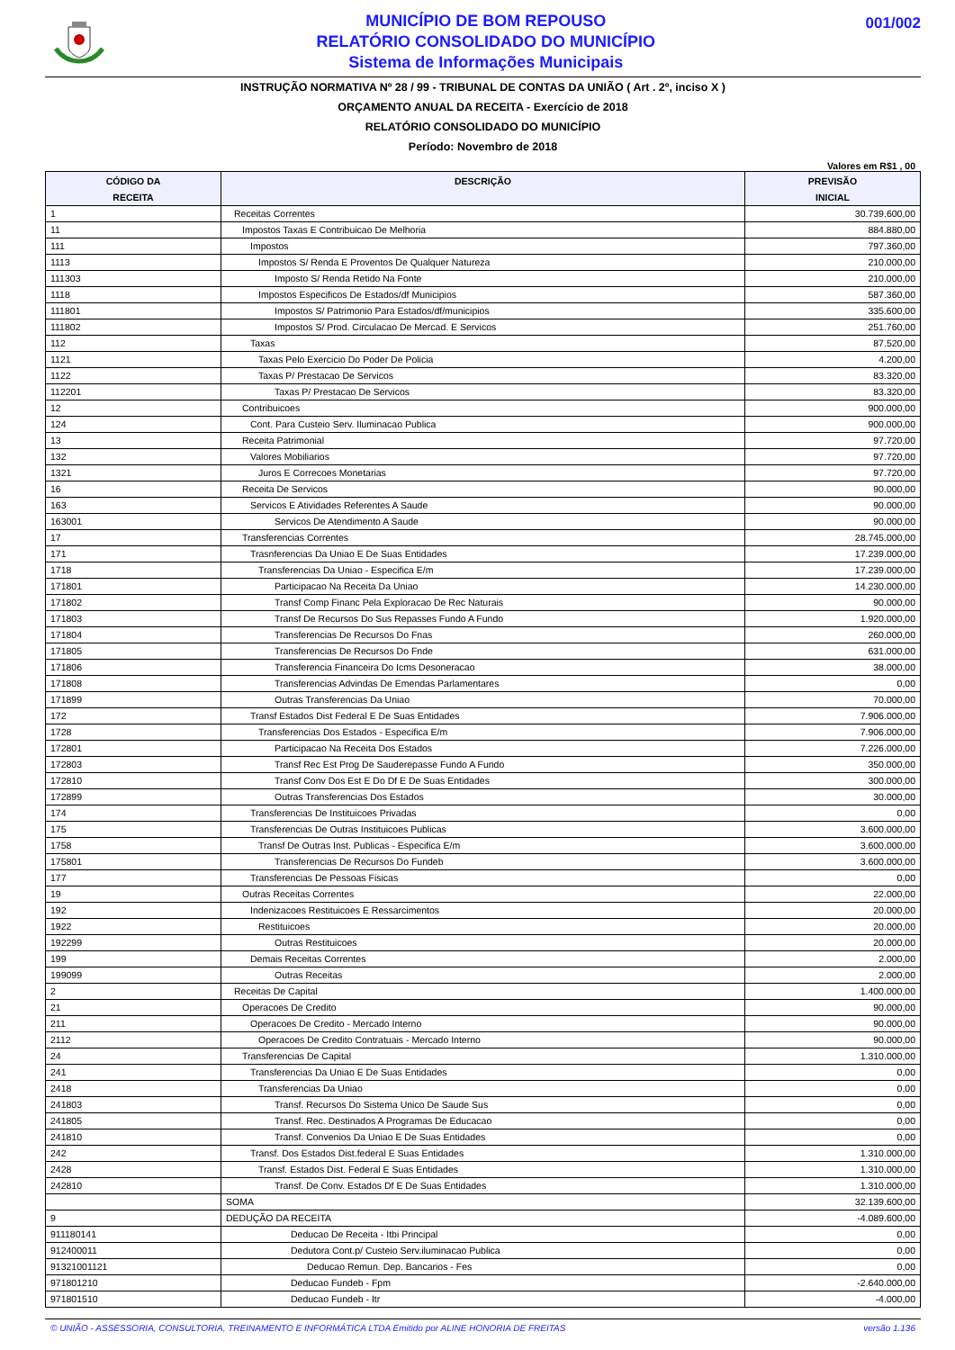MUNICÍPIO DE BOM REPOUSO
RELATÓRIO CONSOLIDADO DO MUNICÍPIO
Sistema de Informações Municipais
001/002
INSTRUÇÃO NORMATIVA Nº 28 / 99 - TRIBUNAL DE CONTAS DA UNIÃO ( Art . 2º, inciso X )
ORÇAMENTO ANUAL DA RECEITA - Exercício de 2018
RELATÓRIO CONSOLIDADO DO MUNICÍPIO
Período: Novembro de 2018
Valores em R$1 , 00
| CÓDIGO DA RECEITA | DESCRIÇÃO | PREVISÃO INICIAL |
| --- | --- | --- |
| 1 | Receitas Correntes | 30.739.600,00 |
| 11 | Impostos Taxas E Contribuicao De Melhoria | 884.880,00 |
| 111 | Impostos | 797.360,00 |
| 1113 | Impostos S/ Renda E Proventos De Qualquer Natureza | 210.000,00 |
| 111303 | Imposto S/ Renda Retido Na Fonte | 210.000,00 |
| 1118 | Impostos Especificos De Estados/df Municipios | 587.360,00 |
| 111801 | Impostos S/ Patrimonio Para Estados/df/municipios | 335.600,00 |
| 111802 | Impostos S/ Prod. Circulacao De Mercad. E Servicos | 251.760,00 |
| 112 | Taxas | 87.520,00 |
| 1121 | Taxas Pelo Exercicio Do Poder De Policia | 4.200,00 |
| 1122 | Taxas P/ Prestacao De Servicos | 83.320,00 |
| 112201 | Taxas P/ Prestacao De Servicos | 83.320,00 |
| 12 | Contribuicoes | 900.000,00 |
| 124 | Cont. Para Custeio Serv. Iluminacao Publica | 900.000,00 |
| 13 | Receita Patrimonial | 97.720,00 |
| 132 | Valores Mobiliarios | 97.720,00 |
| 1321 | Juros E Correcoes Monetarias | 97.720,00 |
| 16 | Receita De Servicos | 90.000,00 |
| 163 | Servicos E Atividades Referentes A Saude | 90.000,00 |
| 163001 | Servicos De Atendimento A Saude | 90.000,00 |
| 17 | Transferencias Correntes | 28.745.000,00 |
| 171 | Trasnferencias Da Uniao E De Suas Entidades | 17.239.000,00 |
| 1718 | Transferencias Da Uniao - Especifica E/m | 17.239.000,00 |
| 171801 | Participacao Na Receita Da Uniao | 14.230.000,00 |
| 171802 | Transf Comp Financ Pela Exploracao De Rec Naturais | 90.000,00 |
| 171803 | Transf De Recursos Do Sus Repasses Fundo A Fundo | 1.920.000,00 |
| 171804 | Transferencias De Recursos Do Fnas | 260.000,00 |
| 171805 | Transferencias De Recursos Do Fnde | 631.000,00 |
| 171806 | Transferencia Financeira Do Icms Desoneracao | 38.000,00 |
| 171808 | Transferencias Advindas De Emendas Parlamentares | 0,00 |
| 171899 | Outras Transferencias Da Uniao | 70.000,00 |
| 172 | Transf Estados Dist Federal E De Suas Entidades | 7.906.000,00 |
| 1728 | Transferencias Dos Estados - Especifica E/m | 7.906.000,00 |
| 172801 | Participacao Na Receita Dos Estados | 7.226.000,00 |
| 172803 | Transf Rec Est Prog De Saude­repasse Fundo A Fundo | 350.000,00 |
| 172810 | Transf Conv Dos Est E Do Df E De Suas Entidades | 300.000,00 |
| 172899 | Outras Transferencias Dos Estados | 30.000,00 |
| 174 | Transferencias De Instituicoes Privadas | 0,00 |
| 175 | Transferencias De Outras Instituicoes Publicas | 3.600.000,00 |
| 1758 | Transf De Outras Inst. Publicas - Especifica E/m | 3.600.000,00 |
| 175801 | Transferencias De Recursos Do Fundeb | 3.600.000,00 |
| 177 | Transferencias De Pessoas Fisicas | 0,00 |
| 19 | Outras Receitas Correntes | 22.000,00 |
| 192 | Indenizacoes Restituicoes E Ressarcimentos | 20.000,00 |
| 1922 | Restituicoes | 20.000,00 |
| 192299 | Outras Restituicoes | 20.000,00 |
| 199 | Demais Receitas Correntes | 2.000,00 |
| 199099 | Outras Receitas | 2.000,00 |
| 2 | Receitas De Capital | 1.400.000,00 |
| 21 | Operacoes De Credito | 90.000,00 |
| 211 | Operacoes De Credito - Mercado Interno | 90.000,00 |
| 2112 | Operacoes De Credito Contratuais - Mercado Interno | 90.000,00 |
| 24 | Transferencias De Capital | 1.310.000,00 |
| 241 | Transferencias Da Uniao E De Suas Entidades | 0,00 |
| 2418 | Transferencias Da Uniao | 0,00 |
| 241803 | Transf. Recursos Do Sistema Unico De Saude Sus | 0,00 |
| 241805 | Transf. Rec. Destinados A Programas De Educacao | 0,00 |
| 241810 | Transf. Convenios Da Uniao E De Suas Entidades | 0,00 |
| 242 | Transf. Dos Estados Dist.federal E Suas Entidades | 1.310.000,00 |
| 2428 | Transf. Estados Dist. Federal E Suas Entidades | 1.310.000,00 |
| 242810 | Transf. De Conv. Estados Df E De Suas Entidades | 1.310.000,00 |
| | SOMA | 32.139.600,00 |
| 9 | DEDUÇÃO DA RECEITA | -4.089.600,00 |
| 911180141 | Deducao De Receita - Itbi Principal | 0,00 |
| 912400011 | Dedutora Cont.p/ Custeio Serv.iluminacao Publica | 0,00 |
| 91321001121 | Deducao Remun. Dep. Bancarios - Fes | 0,00 |
| 971801210 | Deducao Fundeb - Fpm | -2.640.000,00 |
| 971801510 | Deducao Fundeb - Itr | -4.000,00 |
© UNIÃO - ASSESSORIA, CONSULTORIA, TREINAMENTO E INFORMÁTICA LTDA Emitido por ALINE HONORIA DE FREITAS versão 1.136